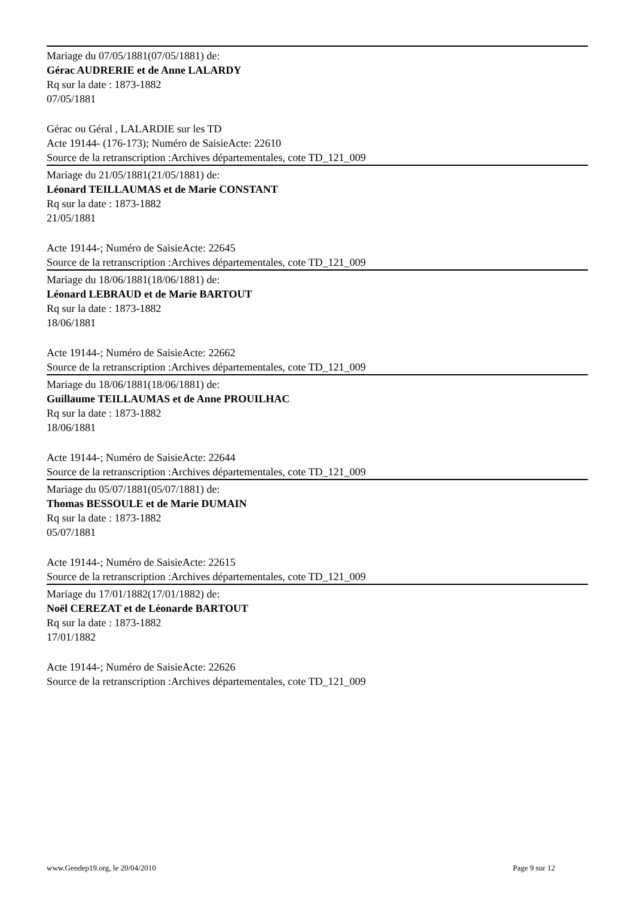Mariage du 07/05/1881(07/05/1881) de:
Gérac AUDRERIE et de Anne LALARDY
Rq sur la date : 1873-1882
07/05/1881
Gérac ou Géral , LALARDIE sur les TD
Acte 19144- (176-173); Numéro de SaisieActe: 22610
Source de la retranscription :Archives départementales, cote TD_121_009
Mariage du 21/05/1881(21/05/1881) de:
Léonard TEILLAUMAS et de Marie CONSTANT
Rq sur la date : 1873-1882
21/05/1881
Acte 19144-; Numéro de SaisieActe: 22645
Source de la retranscription :Archives départementales, cote TD_121_009
Mariage du 18/06/1881(18/06/1881) de:
Léonard LEBRAUD et de Marie BARTOUT
Rq sur la date : 1873-1882
18/06/1881
Acte 19144-; Numéro de SaisieActe: 22662
Source de la retranscription :Archives départementales, cote TD_121_009
Mariage du 18/06/1881(18/06/1881) de:
Guillaume TEILLAUMAS et de Anne PROUILHAC
Rq sur la date : 1873-1882
18/06/1881
Acte 19144-; Numéro de SaisieActe: 22644
Source de la retranscription :Archives départementales, cote TD_121_009
Mariage du 05/07/1881(05/07/1881) de:
Thomas BESSOULE et de Marie DUMAIN
Rq sur la date : 1873-1882
05/07/1881
Acte 19144-; Numéro de SaisieActe: 22615
Source de la retranscription :Archives départementales, cote TD_121_009
Mariage du 17/01/1882(17/01/1882) de:
Noël CEREZAT et de Léonarde BARTOUT
Rq sur la date : 1873-1882
17/01/1882
Acte 19144-; Numéro de SaisieActe: 22626
Source de la retranscription :Archives départementales, cote TD_121_009
www.Gendep19.org, le 20/04/2010 Page 9 sur 12